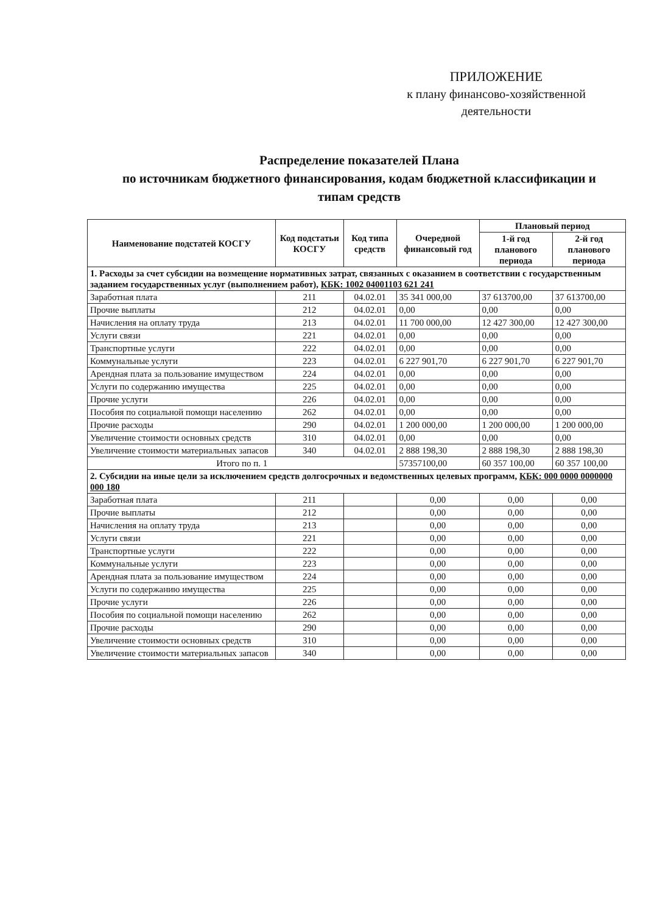ПРИЛОЖЕНИЕ
к плану финансово-хозяйственной
деятельности
Распределение показателей Плана
по источникам бюджетного финансирования, кодам бюджетной классификации и типам средств
| Наименование подстатей КОСГУ | Код подстатьи КОСГУ | Код типа средств | Очередной финансовый год | Плановый период | |
| --- | --- | --- | --- | --- | --- |
| | | | | 1-й год планового периода | 2-й год планового периода |
| 1. Расходы за счет субсидии на возмещение нормативных затрат, связанных с оказанием в соответствии с государственным заданием государственных услуг (выполнением работ), КБК: 1002 04001103 621 241 | | | | | |
| Заработная плата | 211 | 04.02.01 | 35 341 000,00 | 37 613700,00 | 37 613700,00 |
| Прочие выплаты | 212 | 04.02.01 | 0,00 | 0,00 | 0,00 |
| Начисления на оплату труда | 213 | 04.02.01 | 11 700 000,00 | 12 427 300,00 | 12 427 300,00 |
| Услуги связи | 221 | 04.02.01 | 0,00 | 0,00 | 0,00 |
| Транспортные услуги | 222 | 04.02.01 | 0,00 | 0,00 | 0,00 |
| Коммунальные услуги | 223 | 04.02.01 | 6 227 901,70 | 6 227 901,70 | 6 227 901,70 |
| Арендная плата за пользование имуществом | 224 | 04.02.01 | 0,00 | 0,00 | 0,00 |
| Услуги по содержанию имущества | 225 | 04.02.01 | 0,00 | 0,00 | 0,00 |
| Прочие услуги | 226 | 04.02.01 | 0,00 | 0,00 | 0,00 |
| Пособия по социальной помощи населению | 262 | 04.02.01 | 0,00 | 0,00 | 0,00 |
| Прочие расходы | 290 | 04.02.01 | 1 200 000,00 | 1 200 000,00 | 1 200 000,00 |
| Увеличение стоимости основных средств | 310 | 04.02.01 | 0,00 | 0,00 | 0,00 |
| Увеличение стоимости материальных запасов | 340 | 04.02.01 | 2 888 198,30 | 2 888 198,30 | 2 888 198,30 |
| Итого по п. 1 | | | 57357100,00 | 60 357 100,00 | 60 357 100,00 |
| 2. Субсидии на иные цели за исключением средств долгосрочных и ведомственных целевых программ, КБК: 000 0000 0000000 000 180 | | | | | |
| Заработная плата | 211 | | 0,00 | 0,00 | 0,00 |
| Прочие выплаты | 212 | | 0,00 | 0,00 | 0,00 |
| Начисления на оплату труда | 213 | | 0,00 | 0,00 | 0,00 |
| Услуги связи | 221 | | 0,00 | 0,00 | 0,00 |
| Транспортные услуги | 222 | | 0,00 | 0,00 | 0,00 |
| Коммунальные услуги | 223 | | 0,00 | 0,00 | 0,00 |
| Арендная плата за пользование имуществом | 224 | | 0,00 | 0,00 | 0,00 |
| Услуги по содержанию имущества | 225 | | 0,00 | 0,00 | 0,00 |
| Прочие услуги | 226 | | 0,00 | 0,00 | 0,00 |
| Пособия по социальной помощи населению | 262 | | 0,00 | 0,00 | 0,00 |
| Прочие расходы | 290 | | 0,00 | 0,00 | 0,00 |
| Увеличение стоимости основных средств | 310 | | 0,00 | 0,00 | 0,00 |
| Увеличение стоимости материальных запасов | 340 | | 0,00 | 0,00 | 0,00 |